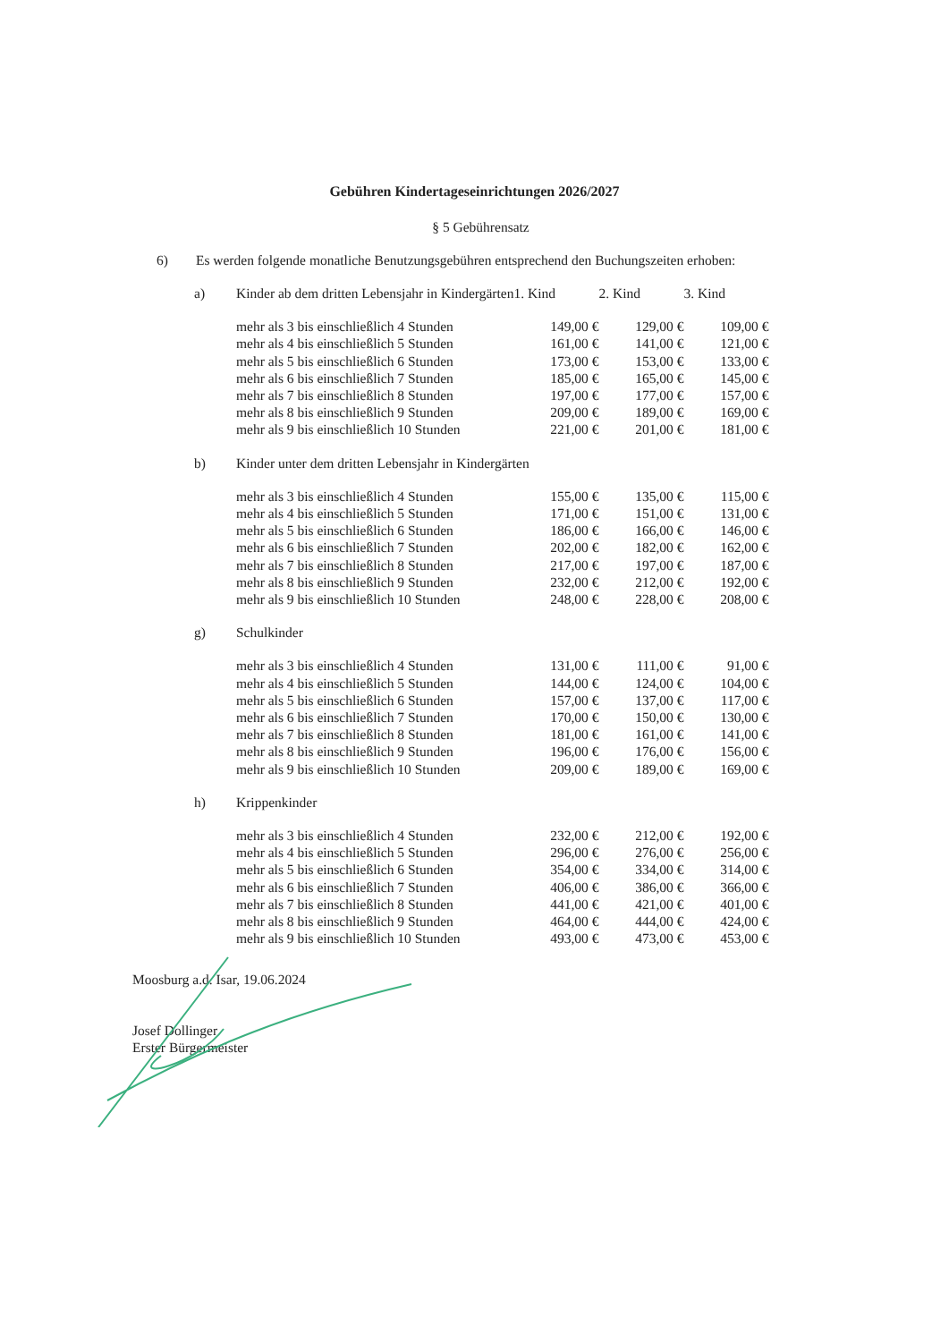Gebühren Kindertageseinrichtungen 2026/2027
§ 5 Gebührensatz
6) Es werden folgende monatliche Benutzungsgebühren entsprechend den Buchungszeiten erhoben:
| a) | Kinder ab dem dritten Lebensjahr in Kindergärten | 1. Kind | 2. Kind | 3. Kind |
| | mehr als 3 bis einschließlich 4 Stunden | 149,00 € | 129,00 € | 109,00 € |
| | mehr als 4 bis einschließlich 5 Stunden | 161,00 € | 141,00 € | 121,00 € |
| | mehr als 5 bis einschließlich 6 Stunden | 173,00 € | 153,00 € | 133,00 € |
| | mehr als 6 bis einschließlich 7 Stunden | 185,00 € | 165,00 € | 145,00 € |
| | mehr als 7 bis einschließlich 8 Stunden | 197,00 € | 177,00 € | 157,00 € |
| | mehr als 8 bis einschließlich 9 Stunden | 209,00 € | 189,00 € | 169,00 € |
| | mehr als 9 bis einschließlich 10 Stunden | 221,00 € | 201,00 € | 181,00 € |
| b) | Kinder unter dem dritten Lebensjahr in Kindergärten | | | |
| | mehr als 3 bis einschließlich 4 Stunden | 155,00 € | 135,00 € | 115,00 € |
| | mehr als 4 bis einschließlich 5 Stunden | 171,00 € | 151,00 € | 131,00 € |
| | mehr als 5 bis einschließlich 6 Stunden | 186,00 € | 166,00 € | 146,00 € |
| | mehr als 6 bis einschließlich 7 Stunden | 202,00 € | 182,00 € | 162,00 € |
| | mehr als 7 bis einschließlich 8 Stunden | 217,00 € | 197,00 € | 187,00 € |
| | mehr als 8 bis einschließlich 9 Stunden | 232,00 € | 212,00 € | 192,00 € |
| | mehr als 9 bis einschließlich 10 Stunden | 248,00 € | 228,00 € | 208,00 € |
| g) | Schulkinder | | | |
| | mehr als 3 bis einschließlich 4 Stunden | 131,00 € | 111,00 € | 91,00 € |
| | mehr als 4 bis einschließlich 5 Stunden | 144,00 € | 124,00 € | 104,00 € |
| | mehr als 5 bis einschließlich 6 Stunden | 157,00 € | 137,00 € | 117,00 € |
| | mehr als 6 bis einschließlich 7 Stunden | 170,00 € | 150,00 € | 130,00 € |
| | mehr als 7 bis einschließlich 8 Stunden | 181,00 € | 161,00 € | 141,00 € |
| | mehr als 8 bis einschließlich 9 Stunden | 196,00 € | 176,00 € | 156,00 € |
| | mehr als 9 bis einschließlich 10 Stunden | 209,00 € | 189,00 € | 169,00 € |
| h) | Krippenkinder | | | |
| | mehr als 3 bis einschließlich 4 Stunden | 232,00 € | 212,00 € | 192,00 € |
| | mehr als 4 bis einschließlich 5 Stunden | 296,00 € | 276,00 € | 256,00 € |
| | mehr als 5 bis einschließlich 6 Stunden | 354,00 € | 334,00 € | 314,00 € |
| | mehr als 6 bis einschließlich 7 Stunden | 406,00 € | 386,00 € | 366,00 € |
| | mehr als 7 bis einschließlich 8 Stunden | 441,00 € | 421,00 € | 401,00 € |
| | mehr als 8 bis einschließlich 9 Stunden | 464,00 € | 444,00 € | 424,00 € |
| | mehr als 9 bis einschließlich 10 Stunden | 493,00 € | 473,00 € | 453,00 € |
Moosburg a.d. Isar, 19.06.2024
Josef Dollinger
Erster Bürgermeister